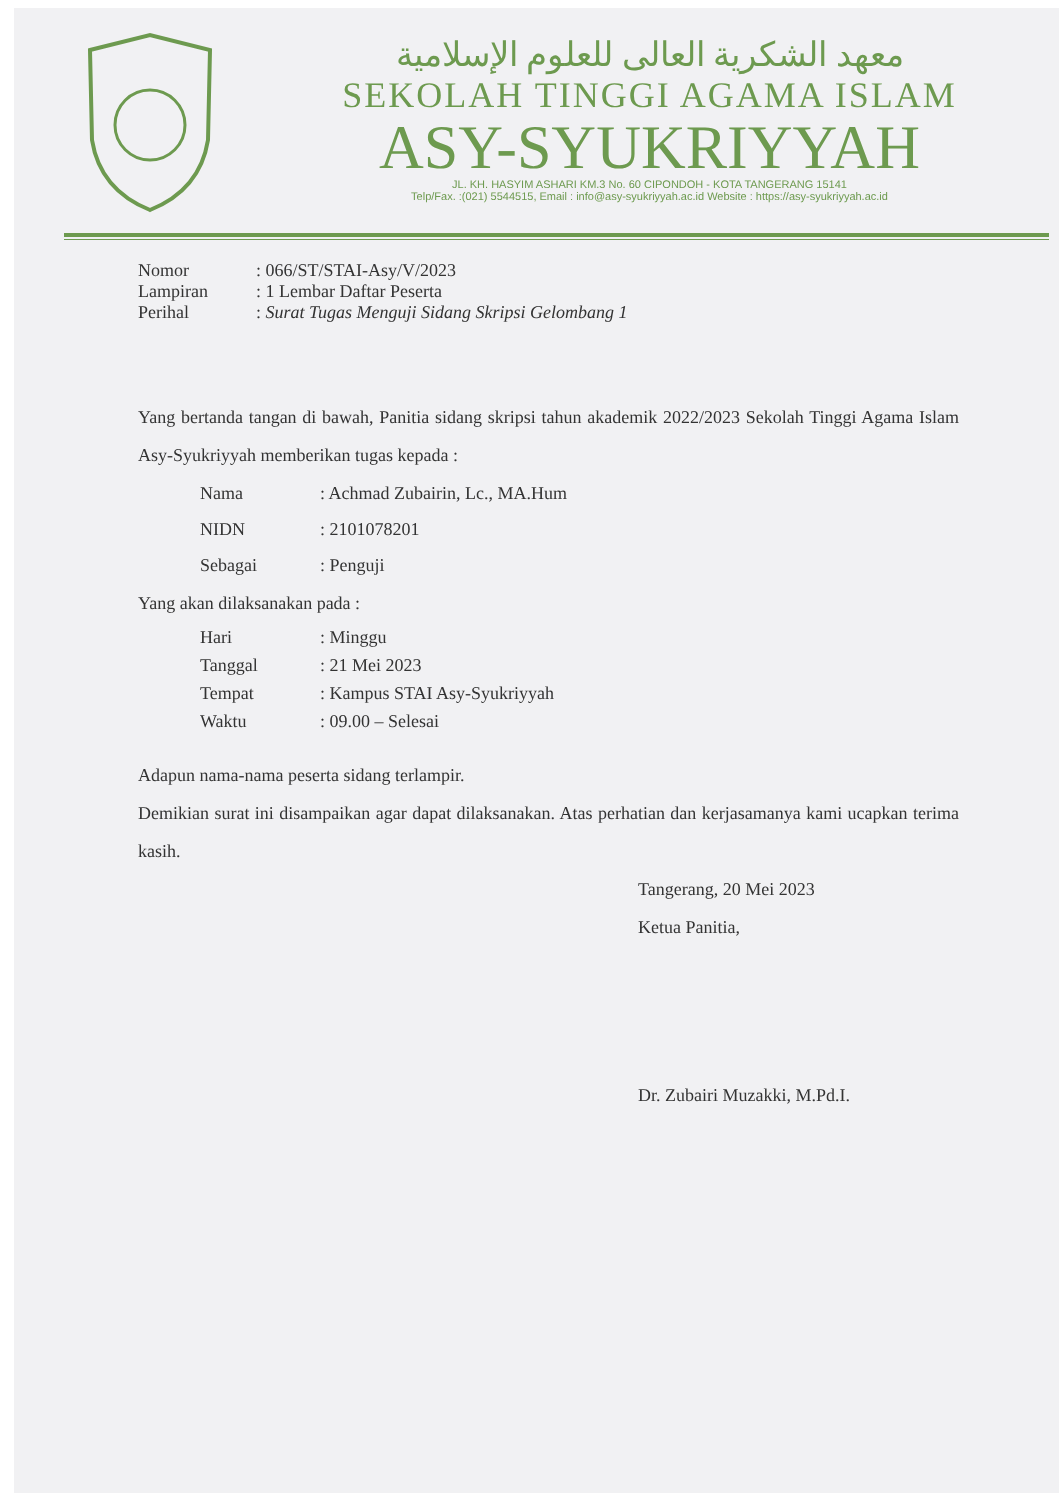معهد الشكرية العالى للعلوم الإسلامية
SEKOLAH TINGGI AGAMA ISLAM
ASY-SYUKRIYYAH
JL. KH. HASYIM ASHARI KM.3 No. 60 CIPONDOH - KOTA TANGERANG 15141
Telp/Fax. :(021) 5544515, Email : info@asy-syukriyyah.ac.id Website : https://asy-syukriyyah.ac.id
| Nomor | : 066/ST/STAI-Asy/V/2023 |
| Lampiran | : 1 Lembar Daftar Peserta |
| Perihal | : Surat Tugas Menguji Sidang Skripsi Gelombang 1 |
Yang bertanda tangan di bawah, Panitia sidang skripsi tahun akademik 2022/2023 Sekolah Tinggi Agama Islam Asy-Syukriyyah memberikan tugas kepada :
| Nama | : Achmad Zubairin, Lc., MA.Hum |
| NIDN | : 2101078201 |
| Sebagai | : Penguji |
Yang akan dilaksanakan pada :
| Hari | : Minggu |
| Tanggal | : 21 Mei 2023 |
| Tempat | : Kampus STAI Asy-Syukriyyah |
| Waktu | : 09.00 – Selesai |
Adapun nama-nama peserta sidang terlampir.
Demikian surat ini disampaikan agar dapat dilaksanakan. Atas perhatian dan kerjasamanya kami ucapkan terima kasih.
Tangerang, 20 Mei 2023
Ketua Panitia,
Dr. Zubairi Muzakki, M.Pd.I.